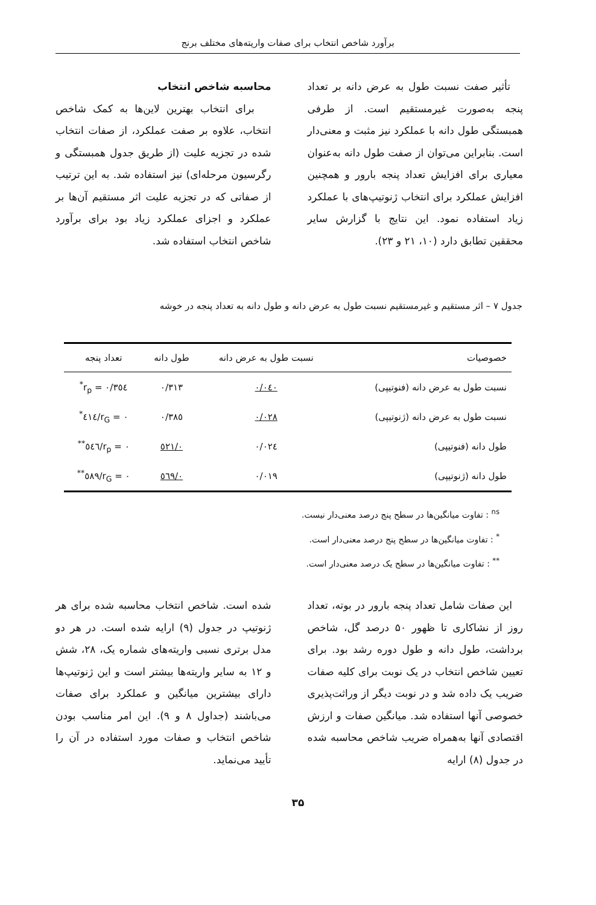برآورد شاخص انتخاب برای صفات واریته‌های مختلف برنج
تأثیر صفت نسبت طول به عرض دانه بر تعداد پنجه به‌صورت غیرمستقیم است. از طرفی همبستگی طول دانه با عملکرد نیز مثبت و معنی‌دار است. بنابراین می‌توان از صفت طول دانه به‌عنوان معیاری برای افزایش تعداد پنجه بارور و همچنین افزایش عملکرد برای انتخاب ژنوتیپ‌های با عملکرد زیاد استفاده نمود. این نتایج با گزارش سایر محققین تطابق دارد (۱۰، ۲۱ و ۲۳).
محاسبه شاخص انتخاب
برای انتخاب بهترین لاین‌ها به کمک شاخص انتخاب، علاوه بر صفت عملکرد، از صفات انتخاب شده در تجزیه علیت (از طریق جدول همبستگی و رگرسیون مرحله‌ای) نیز استفاده شد. به این ترتیب از صفاتی که در تجزیه علیت اثر مستقیم آن‌ها بر عملکرد و اجزای عملکرد زیاد بود برای برآورد شاخص انتخاب استفاده شد.
جدول ۷ – اثر مستقیم و غیرمستقیم نسبت طول به عرض دانه و طول دانه به تعداد پنجه در خوشه
| خصوصیات | نسبت طول به عرض دانه | طول دانه | تعداد پنجه |
| --- | --- | --- | --- |
| نسبت طول به عرض دانه (فنوتیپی) | ۰/۰٤۰ | ۰/۳۱۳ | r<sub>p</sub> = ۰/۳٥٤<sup>*</sup> |
| نسبت طول به عرض دانه (ژنوتیپی) | ۰/۰۲۸ | ۰/۳۸٥ | r<sub>G</sub> = ۰/٤١٤<sup>*</sup> |
| طول دانه (فنوتیپی) | ۰/۰۲٤ | ۰/٥۲۱ | r<sub>p</sub> = ۰/٥٤٦<sup>**</sup> |
| طول دانه (ژنوتیپی) | ۰/۰۱۹ | ۰/٥٦٩ | r<sub>G</sub> = ۰/٥٨٩<sup>**</sup> |
<sup>ns</sup> : تفاوت میانگین‌ها در سطح پنج درصد معنی‌دار نیست.
<sup>*</sup> : تفاوت میانگین‌ها در سطح پنج درصد معنی‌دار است.
<sup>**</sup> : تفاوت میانگین‌ها در سطح یک درصد معنی‌دار است.
این صفات شامل تعداد پنجه بارور در بوته، تعداد روز از نشاکاری تا ظهور ۵۰ درصد گل، شاخص برداشت، طول دانه و طول دوره رشد بود. برای تعیین شاخص انتخاب در یک نوبت برای کلیه صفات ضریب یک داده شد و در نوبت دیگر از وراثت‌پذیری خصوصی آنها استفاده شد. میانگین صفات و ارزش اقتصادی آنها به‌همراه ضریب شاخص محاسبه شده در جدول (۸) ارایه
شده است. شاخص انتخاب محاسبه شده برای هر ژنوتیپ در جدول (۹) ارایه شده است. در هر دو مدل برتری نسبی واریته‌های شماره یک، ۲۸، شش و ۱۲ به سایر واریته‌ها بیشتر است و این ژنوتیپ‌ها دارای بیشترین میانگین و عملکرد برای صفات می‌باشند (جداول ۸ و ۹). این امر مناسب بودن شاخص انتخاب و صفات مورد استفاده در آن را تأیید می‌نماید.
۳۵